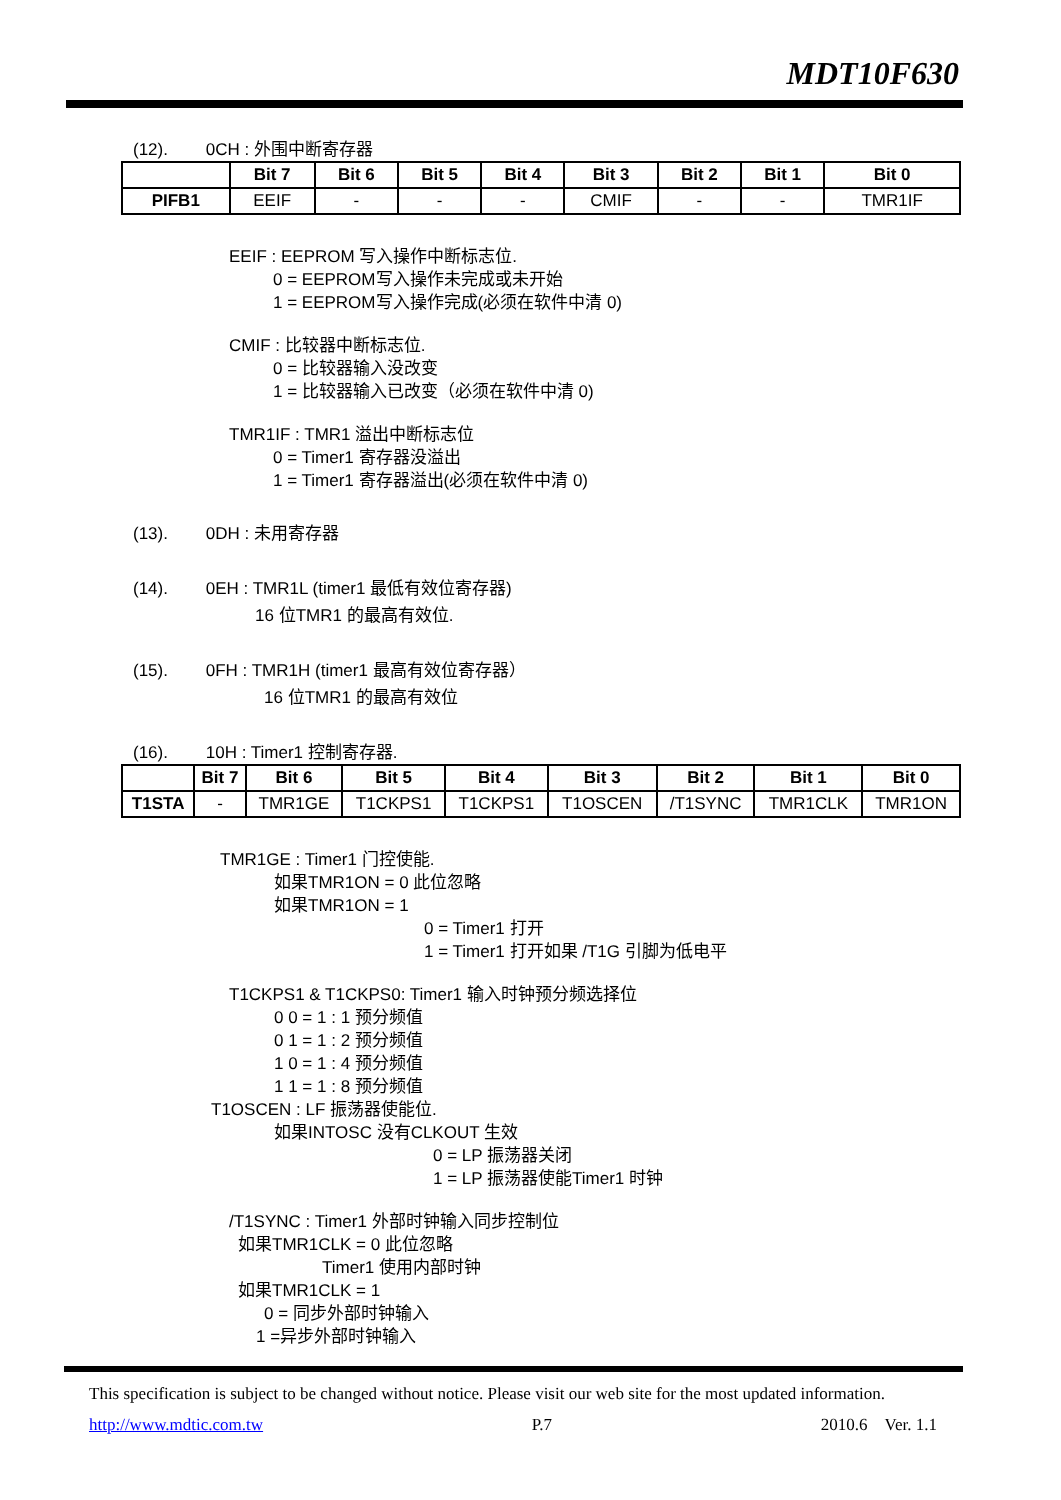MDT10F630
(12). 0CH : 外围中断寄存器
| | Bit 7 | Bit 6 | Bit 5 | Bit 4 | Bit 3 | Bit 2 | Bit 1 | Bit 0 |
| --- | --- | --- | --- | --- | --- | --- | --- | --- |
| PIFB1 | EEIF | - | - | - | CMIF | - | - | TMR1IF |
EEIF : EEPROM 写入操作中断标志位.
0 = EEPROM写入操作未完成或未开始
1 = EEPROM写入操作完成(必须在软件中清 0)
CMIF : 比较器中断标志位.
0 = 比较器输入没改变
1 = 比较器输入已改变（必须在软件中清 0)
TMR1IF : TMR1 溢出中断标志位
0 = Timer1 寄存器没溢出
1 = Timer1 寄存器溢出(必须在软件中清 0)
(13). 0DH : 未用寄存器
(14). 0EH : TMR1L (timer1 最低有效位寄存器)
16 位TMR1 的最高有效位.
(15). 0FH : TMR1H (timer1 最高有效位寄存器）
16 位TMR1 的最高有效位
(16). 10H : Timer1 控制寄存器.
| | Bit 7 | Bit 6 | Bit 5 | Bit 4 | Bit 3 | Bit 2 | Bit 1 | Bit 0 |
| --- | --- | --- | --- | --- | --- | --- | --- | --- |
| T1STA | - | TMR1GE | T1CKPS1 | T1CKPS1 | T1OSCEN | /T1SYNC | TMR1CLK | TMR1ON |
TMR1GE : Timer1 门控使能.
如果TMR1ON = 0 此位忽略
如果TMR1ON = 1
0 = Timer1 打开
1 = Timer1 打开如果 /T1G 引脚为低电平
T1CKPS1 & T1CKPS0: Timer1 输入时钟预分频选择位
0 0 = 1 : 1 预分频值
0 1 = 1 : 2 预分频值
1 0 = 1 : 4 预分频值
1 1 = 1 : 8 预分频值
T1OSCEN : LF 振荡器使能位.
如果INTOSC 没有CLKOUT 生效
0 = LP 振荡器关闭
1 = LP 振荡器使能Timer1 时钟
/T1SYNC : Timer1 外部时钟输入同步控制位
如果TMR1CLK = 0 此位忽略
Timer1 使用内部时钟
如果TMR1CLK = 1
0 = 同步外部时钟输入
1 =异步外部时钟输入
This specification is subject to be changed without notice. Please visit our web site for the most updated information.
http://www.mdtic.com.tw P.7 2010.6 Ver. 1.1